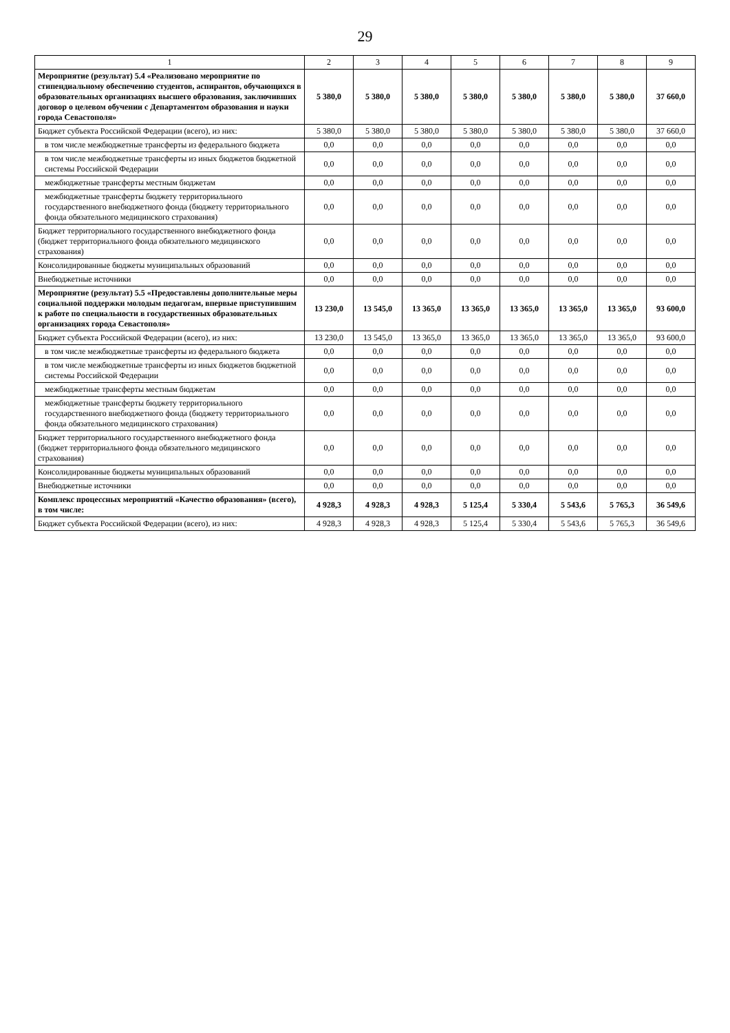29
| 1 | 2 | 3 | 4 | 5 | 6 | 7 | 8 | 9 |
| --- | --- | --- | --- | --- | --- | --- | --- | --- |
| Мероприятие (результат) 5.4 «Реализовано мероприятие по стипендиальному обеспечению студентов, аспирантов, обучающихся в образовательных организациях высшего образования, заключивших договор о целевом обучении с Департаментом образования и науки города Севастополя» | 5 380,0 | 5 380,0 | 5 380,0 | 5 380,0 | 5 380,0 | 5 380,0 | 5 380,0 | 37 660,0 |
| Бюджет субъекта Российской Федерации (всего), из них: | 5 380,0 | 5 380,0 | 5 380,0 | 5 380,0 | 5 380,0 | 5 380,0 | 5 380,0 | 37 660,0 |
| в том числе межбюджетные трансферты из федерального бюджета | 0,0 | 0,0 | 0,0 | 0,0 | 0,0 | 0,0 | 0,0 | 0,0 |
| в том числе межбюджетные трансферты из иных бюджетов бюджетной системы Российской Федерации | 0,0 | 0,0 | 0,0 | 0,0 | 0,0 | 0,0 | 0,0 | 0,0 |
| межбюджетные трансферты местным бюджетам | 0,0 | 0,0 | 0,0 | 0,0 | 0,0 | 0,0 | 0,0 | 0,0 |
| межбюджетные трансферты бюджету территориального государственного внебюджетного фонда (бюджету территориального фонда обязательного медицинского страхования) | 0,0 | 0,0 | 0,0 | 0,0 | 0,0 | 0,0 | 0,0 | 0,0 |
| Бюджет территориального государственного внебюджетного фонда (бюджет территориального фонда обязательного медицинского страхования) | 0,0 | 0,0 | 0,0 | 0,0 | 0,0 | 0,0 | 0,0 | 0,0 |
| Консолидированные бюджеты муниципальных образований | 0,0 | 0,0 | 0,0 | 0,0 | 0,0 | 0,0 | 0,0 | 0,0 |
| Внебюджетные источники | 0,0 | 0,0 | 0,0 | 0,0 | 0,0 | 0,0 | 0,0 | 0,0 |
| Мероприятие (результат) 5.5 «Предоставлены дополнительные меры социальной поддержки молодым педагогам, впервые приступившим к работе по специальности в государственных образовательных организациях города Севастополя» | 13 230,0 | 13 545,0 | 13 365,0 | 13 365,0 | 13 365,0 | 13 365,0 | 13 365,0 | 93 600,0 |
| Бюджет субъекта Российской Федерации (всего), из них: | 13 230,0 | 13 545,0 | 13 365,0 | 13 365,0 | 13 365,0 | 13 365,0 | 13 365,0 | 93 600,0 |
| в том числе межбюджетные трансферты из федерального бюджета | 0,0 | 0,0 | 0,0 | 0,0 | 0,0 | 0,0 | 0,0 | 0,0 |
| в том числе межбюджетные трансферты из иных бюджетов бюджетной системы Российской Федерации | 0,0 | 0,0 | 0,0 | 0,0 | 0,0 | 0,0 | 0,0 | 0,0 |
| межбюджетные трансферты местным бюджетам | 0,0 | 0,0 | 0,0 | 0,0 | 0,0 | 0,0 | 0,0 | 0,0 |
| межбюджетные трансферты бюджету территориального государственного внебюджетного фонда (бюджету территориального фонда обязательного медицинского страхования) | 0,0 | 0,0 | 0,0 | 0,0 | 0,0 | 0,0 | 0,0 | 0,0 |
| Бюджет территориального государственного внебюджетного фонда (бюджет территориального фонда обязательного медицинского страхования) | 0,0 | 0,0 | 0,0 | 0,0 | 0,0 | 0,0 | 0,0 | 0,0 |
| Консолидированные бюджеты муниципальных образований | 0,0 | 0,0 | 0,0 | 0,0 | 0,0 | 0,0 | 0,0 | 0,0 |
| Внебюджетные источники | 0,0 | 0,0 | 0,0 | 0,0 | 0,0 | 0,0 | 0,0 | 0,0 |
| Комплекс процессных мероприятий «Качество образования» (всего), в том числе: | 4 928,3 | 4 928,3 | 4 928,3 | 5 125,4 | 5 330,4 | 5 543,6 | 5 765,3 | 36 549,6 |
| Бюджет субъекта Российской Федерации (всего), из них: | 4 928,3 | 4 928,3 | 4 928,3 | 5 125,4 | 5 330,4 | 5 543,6 | 5 765,3 | 36 549,6 |